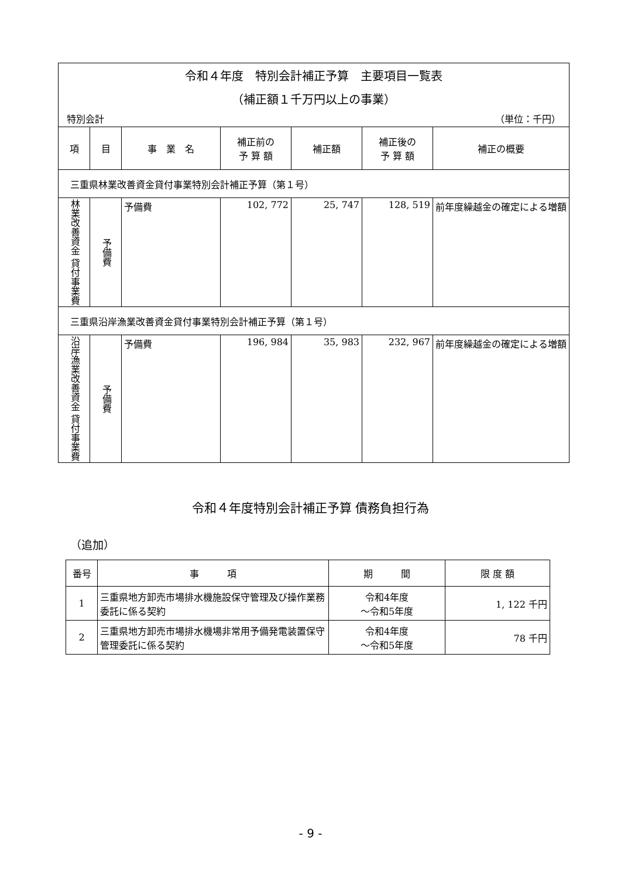| 令和４年度 特別会計補正予算 主要項目一覧表 （補正額１千万円以上の事業） 特別会計 （単位：千円） | | | | | | |
| 項 | 目 | 事 業 名 | 補正前の 予 算 額 | 補正額 | 補正後の 予 算 額 | 補正の概要 |
| 三重県林業改善資金貸付事業特別会計補正予算（第１号） | | | | | | |
| 林業改善資金 貸付事業費 | 予備費 | 予備費 | 102, 772 | 25, 747 | 128, 519 | 前年度繰越金の確定による増額 |
| 三重県沿岸漁業改善資金貸付事業特別会計補正予算（第１号） | | | | | | |
| 沿岸漁業改善資金 貸付事業費 | 予備費 | 予備費 | 196, 984 | 35, 983 | 232, 967 | 前年度繰越金の確定による増額 |
令和４年度特別会計補正予算 債務負担行為
（追加）
| 番号 | 事 項 | 期 間 | 限 度 額 |
| --- | --- | --- | --- |
| 1 | 三重県地方卸売市場排水機施設保守管理及び操作業務委託に係る契約 | 令和4年度 ～令和5年度 | 1, 122 千円 |
| 2 | 三重県地方卸売市場排水機場非常用予備発電装置保守管理委託に係る契約 | 令和4年度 ～令和5年度 | 78 千円 |
- 9 -